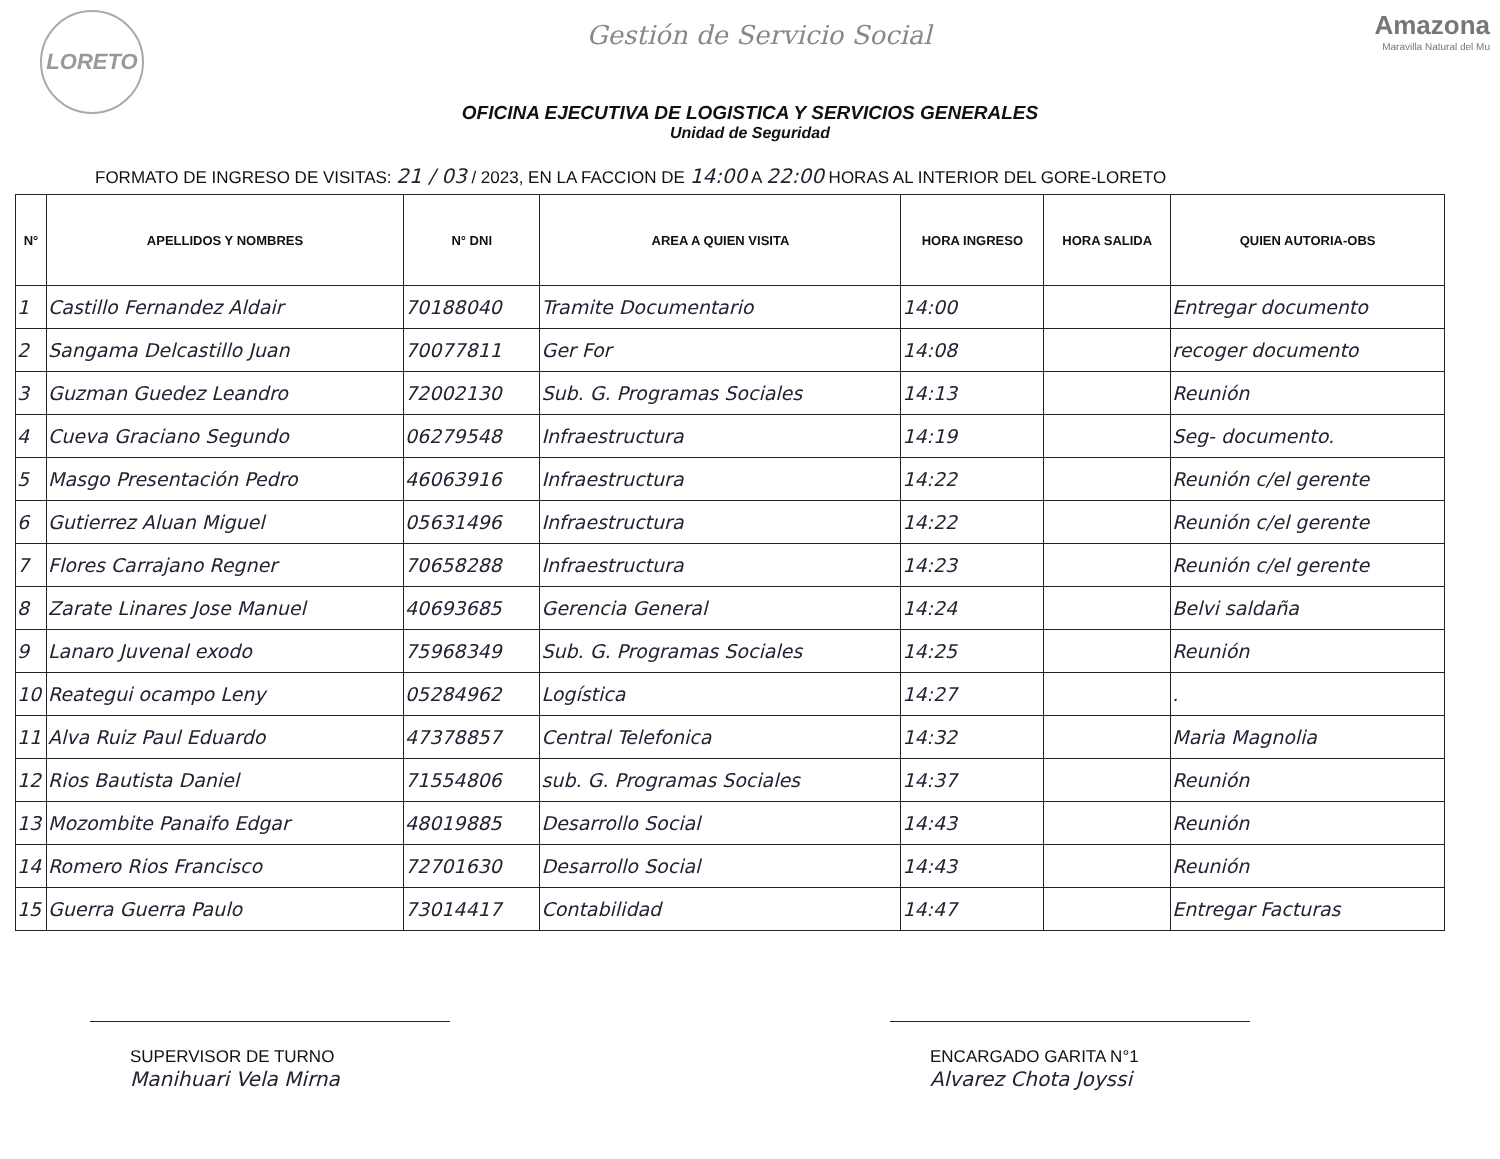LORETO
Gestión de Servicio Social
Amazona
Maravilla Natural del Mu
OFICINA EJECUTIVA DE LOGISTICA Y SERVICIOS GENERALES
Unidad de Seguridad
FORMATO DE INGRESO DE VISITAS: 21 / 03 / 2023, EN LA FACCION DE 14:00 A 22:00 HORAS AL INTERIOR DEL GORE-LORETO
| N° | APELLIDOS Y NOMBRES | N° DNI | AREA A QUIEN VISITA | HORA INGRESO | HORA SALIDA | QUIEN AUTORIA-OBS |
| --- | --- | --- | --- | --- | --- | --- |
| 1 | Castillo Fernandez Aldair | 70188040 | Tramite Documentario | 14:00 | | Entregar documento |
| 2 | Sangama Delcastillo Juan | 70077811 | Ger For | 14:08 | | recoger documento |
| 3 | Guzman Guedez Leandro | 72002130 | Sub. G. Programas Sociales | 14:13 | | Reunión |
| 4 | Cueva Graciano Segundo | 06279548 | Infraestructura | 14:19 | | Seg- documento. |
| 5 | Masgo Presentación Pedro | 46063916 | Infraestructura | 14:22 | | Reunión c/el gerente |
| 6 | Gutierrez Aluan Miguel | 05631496 | Infraestructura | 14:22 | | Reunión c/el gerente |
| 7 | Flores Carrajano Regner | 70658288 | Infraestructura | 14:23 | | Reunión c/el gerente |
| 8 | Zarate Linares Jose Manuel | 40693685 | Gerencia General | 14:24 | | Belvi saldaña |
| 9 | Lanaro Juvenal exodo | 75968349 | Sub. G. Programas Sociales | 14:25 | | Reunión |
| 10 | Reategui ocampo Leny | 05284962 | Logística | 14:27 | | . |
| 11 | Alva Ruiz Paul Eduardo | 47378857 | Central Telefonica | 14:32 | | Maria Magnolia |
| 12 | Rios Bautista Daniel | 71554806 | sub. G. Programas Sociales | 14:37 | | Reunión |
| 13 | Mozombite Panaifo Edgar | 48019885 | Desarrollo Social | 14:43 | | Reunión |
| 14 | Romero Rios Francisco | 72701630 | Desarrollo Social | 14:43 | | Reunión |
| 15 | Guerra Guerra Paulo | 73014417 | Contabilidad | 14:47 | | Entregar Facturas |
SUPERVISOR DE TURNO
Manihuari Vela Mirna
ENCARGADO GARITA N°1
Alvarez Chota Joyssi